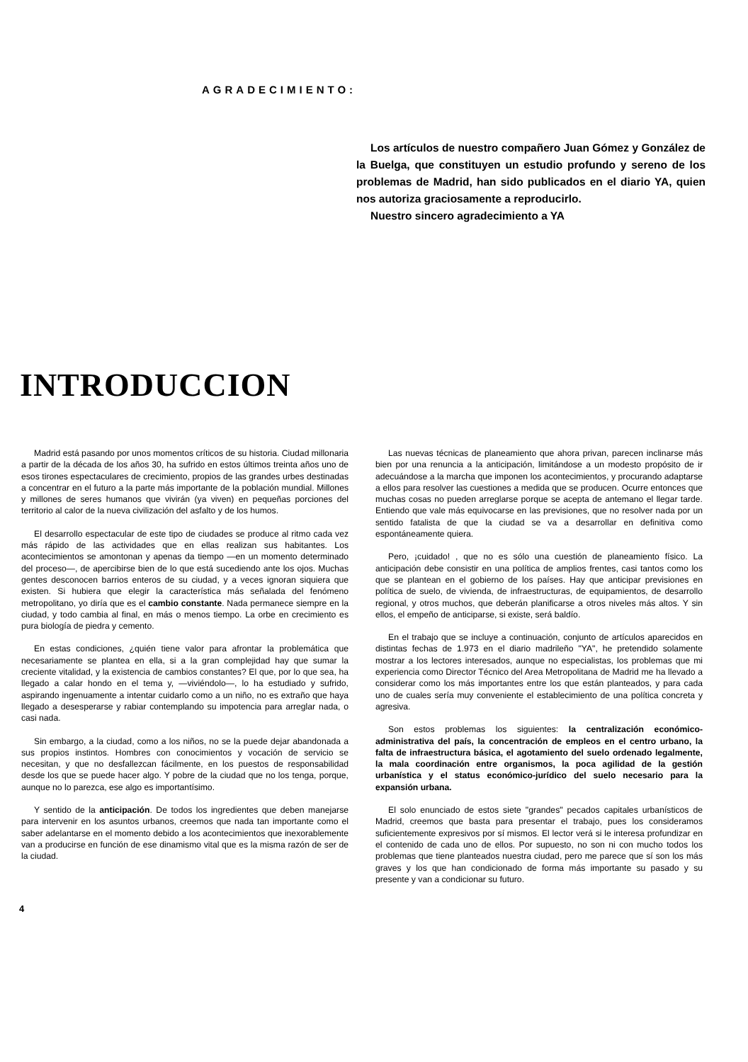AGRADECIMIENTO:
Los artículos de nuestro compañero Juan Gómez y González de la Buelga, que constituyen un estudio profundo y sereno de los problemas de Madrid, han sido publicados en el diario YA, quien nos autoriza graciosamente a reproducirlo.
Nuestro sincero agradecimiento a YA
INTRODUCCION
Madrid está pasando por unos momentos críticos de su historia. Ciudad millonaria a partir de la década de los años 30, ha sufrido en estos últimos treinta años uno de esos tirones espectaculares de crecimiento, propios de las grandes urbes destinadas a concentrar en el futuro a la parte más importante de la población mundial. Millones y millones de seres humanos que vivirán (ya viven) en pequeñas porciones del territorio al calor de la nueva civilización del asfalto y de los humos.
El desarrollo espectacular de este tipo de ciudades se produce al ritmo cada vez más rápido de las actividades que en ellas realizan sus habitantes. Los acontecimientos se amontonan y apenas da tiempo —en un momento determinado del proceso—, de apercibirse bien de lo que está sucediendo ante los ojos. Muchas gentes desconocen barrios enteros de su ciudad, y a veces ignoran siquiera que existen. Si hubiera que elegir la característica más señalada del fenómeno metropolitano, yo diría que es el cambio constante. Nada permanece siempre en la ciudad, y todo cambia al final, en más o menos tiempo. La orbe en crecimiento es pura biología de piedra y cemento.
En estas condiciones, ¿quién tiene valor para afrontar la problemática que necesariamente se plantea en ella, si a la gran complejidad hay que sumar la creciente vitalidad, y la existencia de cambios constantes? El que, por lo que sea, ha llegado a calar hondo en el tema y, —viviéndolo—, lo ha estudiado y sufrido, aspirando ingenuamente a intentar cuidarlo como a un niño, no es extraño que haya llegado a desesperarse y rabiar contemplando su impotencia para arreglar nada, o casi nada.
Sin embargo, a la ciudad, como a los niños, no se la puede dejar abandonada a sus propios instintos. Hombres con conocimientos y vocación de servicio se necesitan, y que no desfallezcan fácilmente, en los puestos de responsabilidad desde los que se puede hacer algo. Y pobre de la ciudad que no los tenga, porque, aunque no lo parezca, ese algo es importantísimo.
Y sentido de la anticipación. De todos los ingredientes que deben manejarse para intervenir en los asuntos urbanos, creemos que nada tan importante como el saber adelantarse en el momento debido a los acontecimientos que inexorablemente van a producirse en función de ese dinamismo vital que es la misma razón de ser de la ciudad.
Las nuevas técnicas de planeamiento que ahora privan, parecen inclinarse más bien por una renuncia a la anticipación, limitándose a un modesto propósito de ir adecuándose a la marcha que imponen los acontecimientos, y procurando adaptarse a ellos para resolver las cuestiones a medida que se producen. Ocurre entonces que muchas cosas no pueden arreglarse porque se acepta de antemano el llegar tarde. Entiendo que vale más equivocarse en las previsiones, que no resolver nada por un sentido fatalista de que la ciudad se va a desarrollar en definitiva como espontáneamente quiera.
Pero, ¡cuidado! , que no es sólo una cuestión de planeamiento físico. La anticipación debe consistir en una política de amplios frentes, casi tantos como los que se plantean en el gobierno de los países. Hay que anticipar previsiones en política de suelo, de vivienda, de infraestructuras, de equipamientos, de desarrollo regional, y otros muchos, que deberán planificarse a otros niveles más altos. Y sin ellos, el empeño de anticiparse, si existe, será baldío.
En el trabajo que se incluye a continuación, conjunto de artículos aparecidos en distintas fechas de 1.973 en el diario madrileño "YA", he pretendido solamente mostrar a los lectores interesados, aunque no especialistas, los problemas que mi experiencia como Director Técnico del Area Metropolitana de Madrid me ha llevado a considerar como los más importantes entre los que están planteados, y para cada uno de cuales sería muy conveniente el establecimiento de una política concreta y agresiva.
Son estos problemas los siguientes: la centralización económico-administrativa del país, la concentración de empleos en el centro urbano, la falta de infraestructura básica, el agotamiento del suelo ordenado legalmente, la mala coordinación entre organismos, la poca agilidad de la gestión urbanística y el status económico-jurídico del suelo necesario para la expansión urbana.
El solo enunciado de estos siete "grandes" pecados capitales urbanísticos de Madrid, creemos que basta para presentar el trabajo, pues los consideramos suficientemente expresivos por sí mismos. El lector verá si le interesa profundizar en el contenido de cada uno de ellos. Por supuesto, no son ni con mucho todos los problemas que tiene planteados nuestra ciudad, pero me parece que sí son los más graves y los que han condicionado de forma más importante su pasado y su presente y van a condicionar su futuro.
4